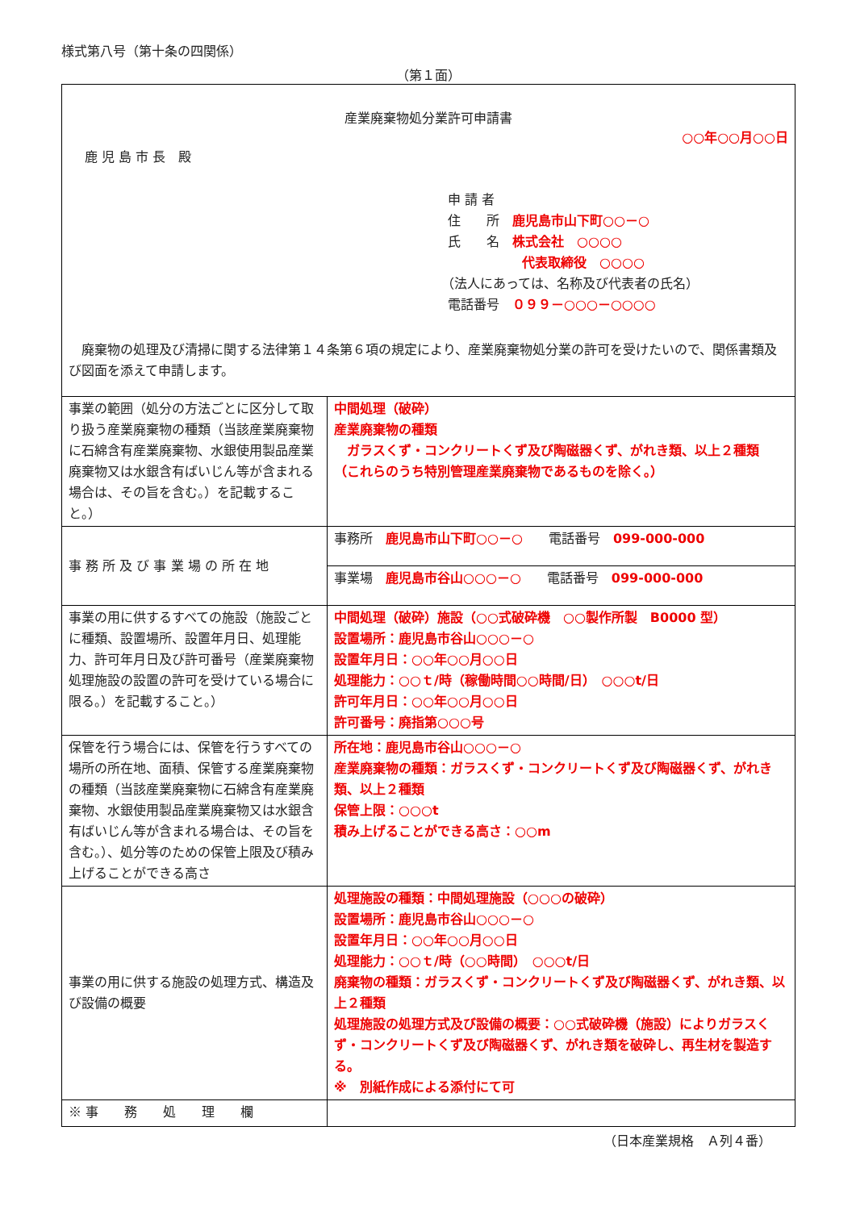様式第八号（第十条の四関係）
（第１面）
産業廃棄物処分業許可申請書
○○年○○月○○日
鹿 児 島 市 長　殿
申 請 者
住　　所　鹿児島市山下町○○－○
氏　　名　株式会社　○○○○
代表取締役　○○○○
（法人にあっては、名称及び代表者の氏名）
電話番号　０９９－○○○－○○○○
　廃棄物の処理及び清掃に関する法律第１４条第６項の規定により、産業廃棄物処分業の許可を受けたいので、関係書類及び図面を添えて申請します。
| 事業の範囲（処分の方法ごとに区分して取り扱う産業廃棄物の種類（当該産業廃棄物に石綿含有産業廃棄物、水銀使用製品産業廃棄物又は水銀含有ばいじん等が含まれる場合は、その旨を含む。）を記載すること。） | 中間処理（破砕） 産業廃棄物の種類 ガラスくず・コンクリートくず及び陶磁器くず、がれき類、以上２種類 （これらのうち特別管理産業廃棄物であるものを除く。） |
| 事 務 所 及 び 事 業 場 の 所 在 地 | 事務所 鹿児島市山下町○○－○ 電話番号 099-000-000 |
| | 事業場 鹿児島市谷山○○○－○ 電話番号 099-000-000 |
| 事業の用に供するすべての施設（施設ごとに種類、設置場所、設置年月日、処理能力、許可年月日及び許可番号（産業廃棄物処理施設の設置の許可を受けている場合に限る。）を記載すること。） | 中間処理（破砕）施設（○○式破砕機 ○○製作所製 B0000 型） 設置場所：鹿児島市谷山○○○－○ 設置年月日：○○年○○月○○日 処理能力：○○ｔ/時（稼働時間○○時間/日） ○○○t/日 許可年月日：○○年○○月○○日 許可番号：廃指第○○○号 |
| 保管を行う場合には、保管を行うすべての場所の所在地、面積、保管する産業廃棄物の種類（当該産業廃棄物に石綿含有産業廃棄物、水銀使用製品産業廃棄物又は水銀含有ばいじん等が含まれる場合は、その旨を含む。）、処分等のための保管上限及び積み上げることができる高さ | 所在地：鹿児島市谷山○○○－○ 産業廃棄物の種類：ガラスくず・コンクリートくず及び陶磁器くず、がれき類、以上２種類 保管上限：○○○t 積み上げることができる高さ：○○m |
| 事業の用に供する施設の処理方式、構造及び設備の概要 | 処理施設の種類：中間処理施設（○○○の破砕） 設置場所：鹿児島市谷山○○○－○ 設置年月日：○○年○○月○○日 処理能力：○○ｔ/時（○○時間） ○○○t/日 廃棄物の種類：ガラスくず・コンクリートくず及び陶磁器くず、がれき類、以上２種類 処理施設の処理方式及び設備の概要：○○式破砕機（施設）によりガラスくず・コンクリートくず及び陶磁器くず、がれき類を破砕し、再生材を製造する。 ※ 別紙作成による添付にて可 |
| ※ 事 務 処 理 欄 | |
（日本産業規格　Ａ列４番）